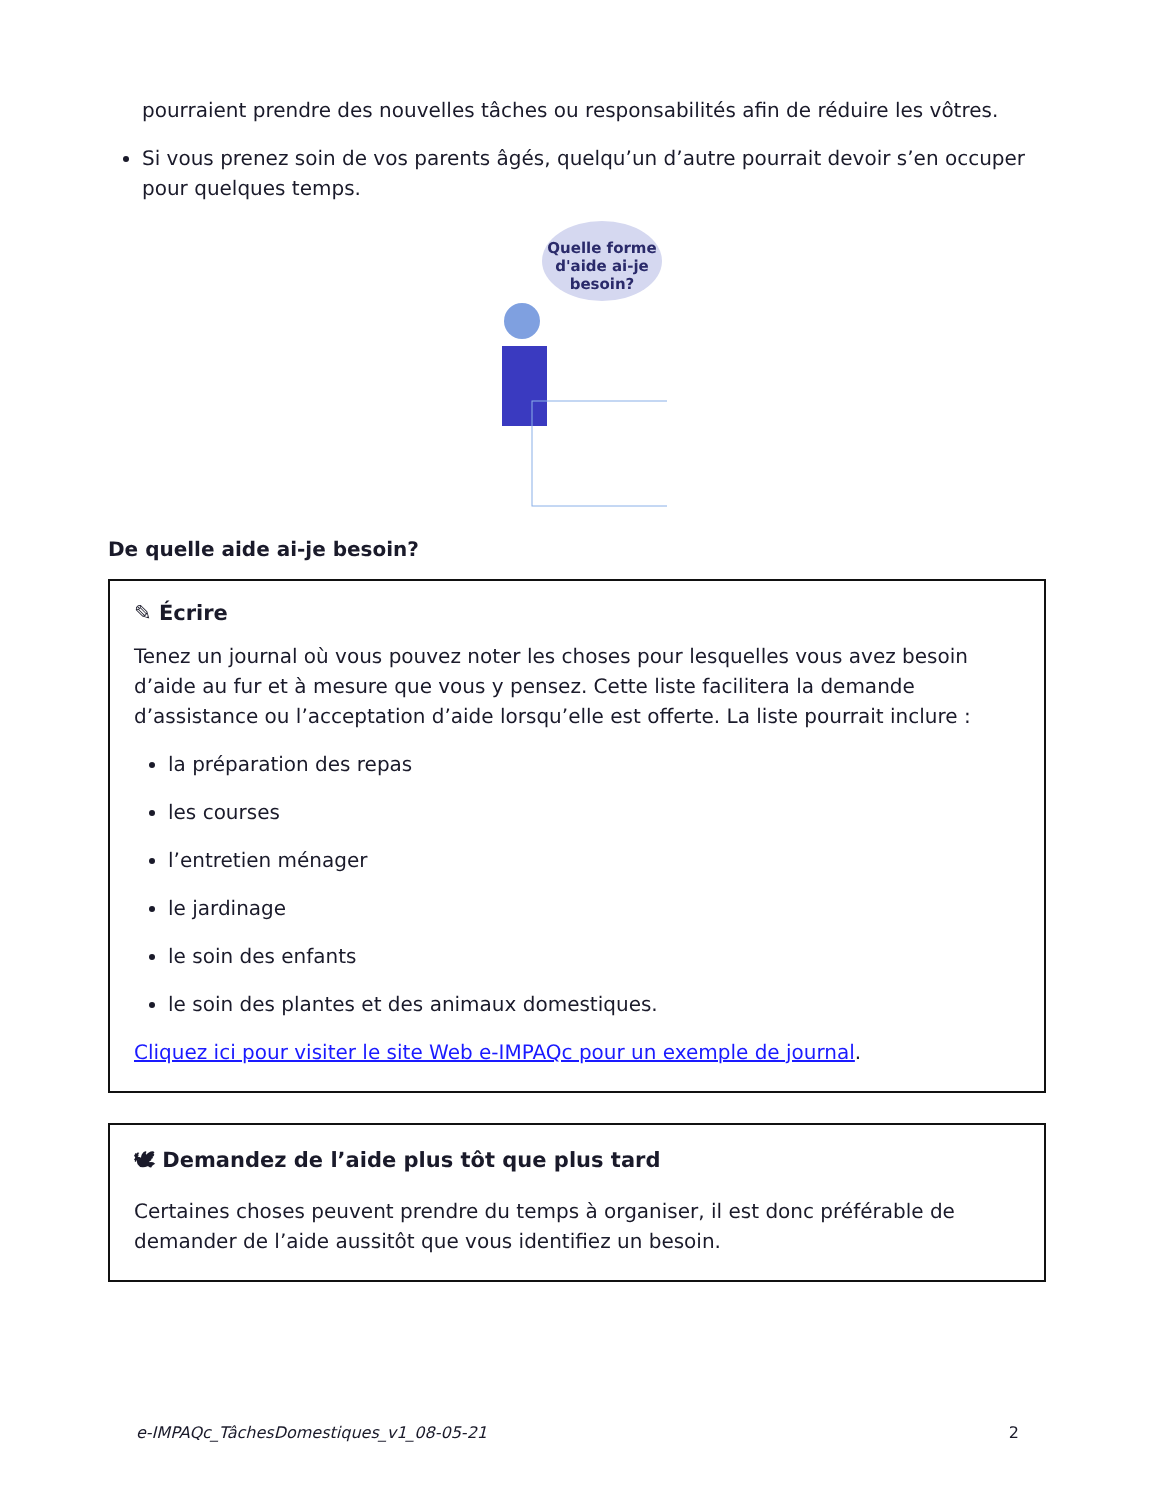pourraient prendre des nouvelles tâches ou responsabilités afin de réduire les vôtres.
Si vous prenez soin de vos parents âgés, quelqu’un d’autre pourrait devoir s’en occuper pour quelques temps.
Quelle forme
d'aide ai-je
besoin?
De quelle aide ai-je besoin?
✎ Écrire
Tenez un journal où vous pouvez noter les choses pour lesquelles vous avez besoin d’aide au fur et à mesure que vous y pensez. Cette liste facilitera la demande d’assistance ou l’acceptation d’aide lorsqu’elle est offerte. La liste pourrait inclure :
la préparation des repas
les courses
l’entretien ménager
le jardinage
le soin des enfants
le soin des plantes et des animaux domestiques.
Cliquez ici pour visiter le site Web e-IMPAQc pour un exemple de journal.
🕊 Demandez de l’aide plus tôt que plus tard
Certaines choses peuvent prendre du temps à organiser, il est donc préférable de demander de l’aide aussitôt que vous identifiez un besoin.
e-IMPAQc_TâchesDomestiques_v1_08-05-21 2